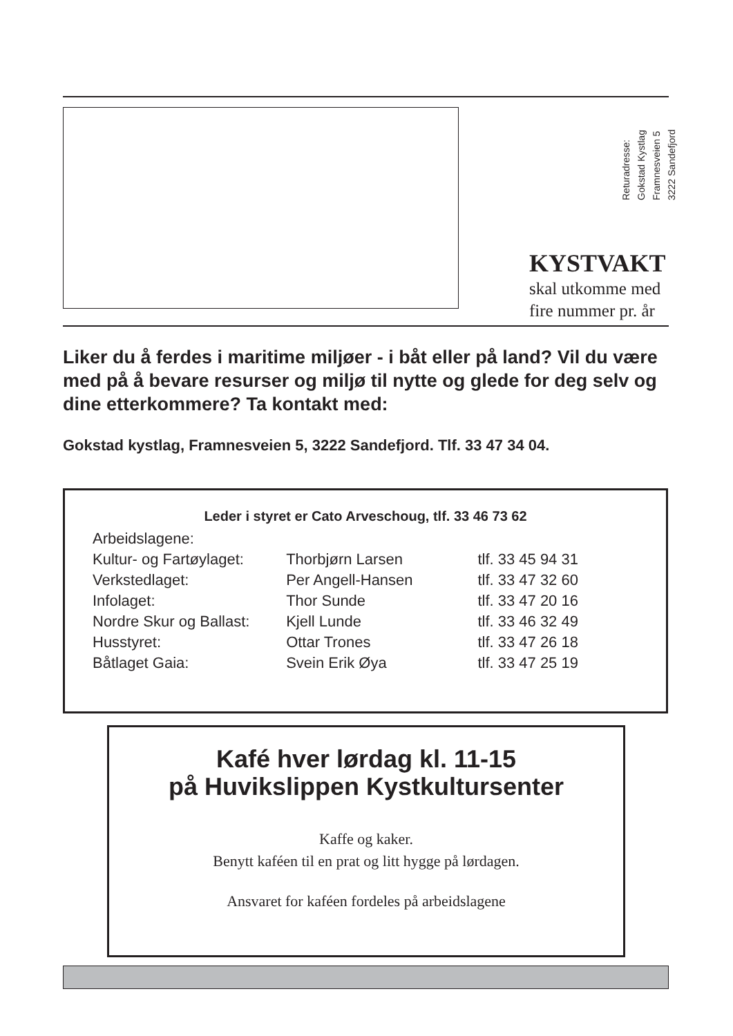Returadresse:
Gokstad Kystlag
Framnesveien 5
3222 Sandefjord
KYSTVAKT
skal utkomme med
fire nummer pr. år
Liker du å ferdes i maritime miljøer - i båt eller på land? Vil du være med på å bevare resurser og miljø til nytte og glede for deg selv og dine etterkommere? Ta kontakt med:
Gokstad kystlag, Framnesveien 5, 3222 Sandefjord. Tlf. 33 47 34 04.
Leder i styret er Cato Arveschoug, tlf. 33 46 73 62
| Arbeidslagene: | | |
| Kultur- og Fartøylaget: | Thorbjørn Larsen | tlf. 33 45 94 31 |
| Verkstedlaget: | Per Angell-Hansen | tlf. 33 47 32 60 |
| Infolaget: | Thor Sunde | tlf. 33 47 20 16 |
| Nordre Skur og Ballast: | Kjell Lunde | tlf. 33 46 32 49 |
| Husstyret: | Ottar Trones | tlf. 33 47 26 18 |
| Båtlaget Gaia: | Svein Erik Øya | tlf. 33 47 25 19 |
Kafé hver lørdag kl. 11-15
på Huvikslippen Kystkultursenter
Kaffe og kaker.
Benytt kaféen til en prat og litt hygge på lørdagen.
Ansvaret for kaféen fordeles på arbeidslagene